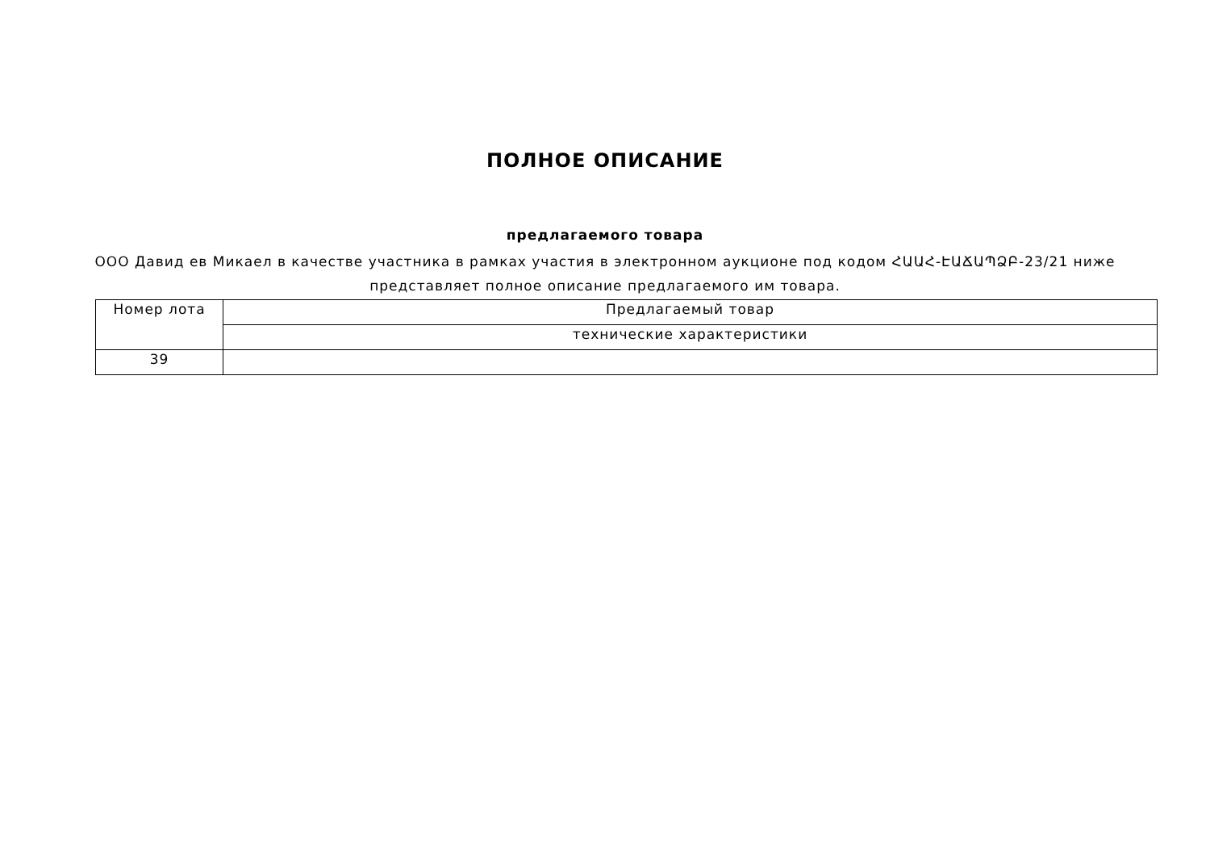ПОЛНОЕ ОПИСАНИЕ
предлагаемого товара
ООО Давид ев Микаел в качестве участника в рамках участия в электронном аукционе под кодом ՀԱԱՀ-ԷԱՃԱՊՁԲ-23/21 ниже представляет полное описание предлагаемого им товара.
| Номер лота | Предлагаемый товар |
| | технические характеристики |
| 39 | |